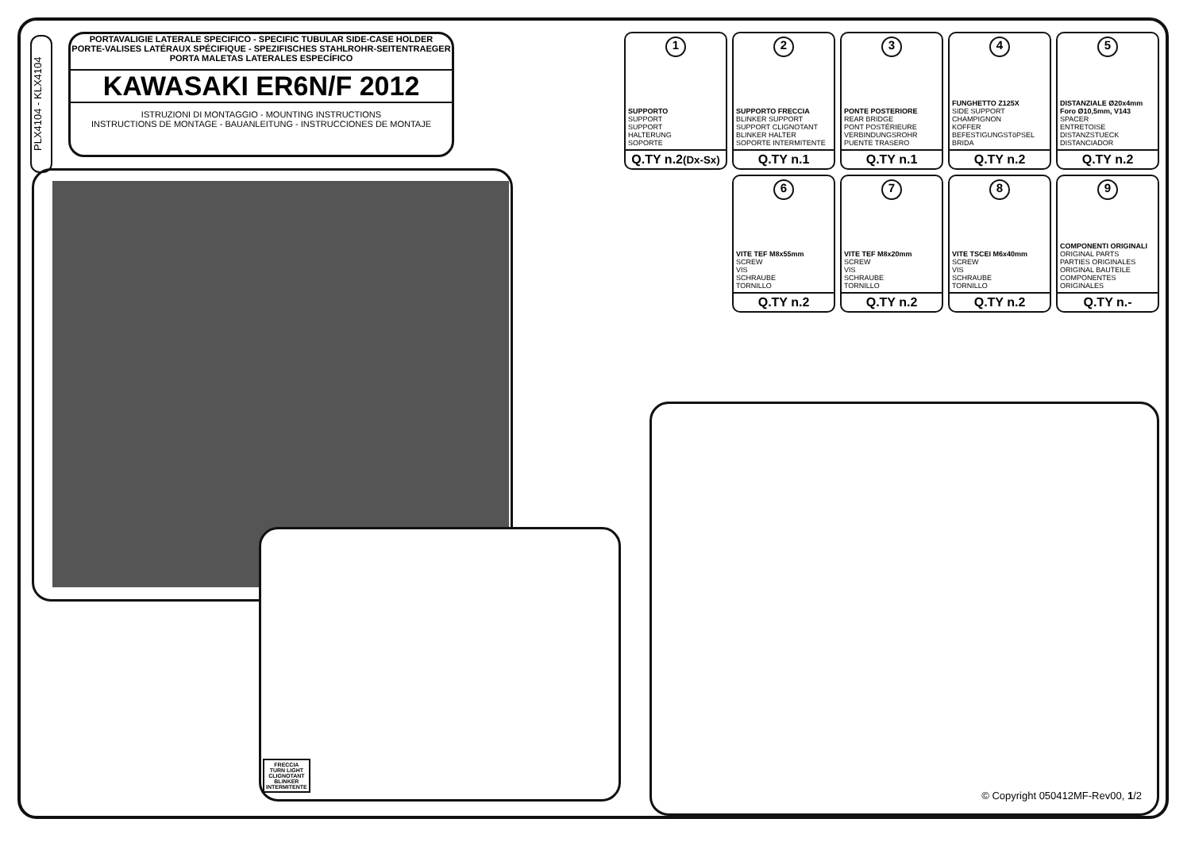PLX4104 - KLX4104
PORTAVALIGIE LATERALE SPECIFICO - SPECIFIC TUBULAR SIDE-CASE HOLDER
PORTE-VALISES LATÉRAUX SPÉCIFIQUE - SPEZIFISCHES STAHLROHR-SEITENTRAEGER
PORTA MALETAS LATERALES ESPECÍFICO
KAWASAKI ER6N/F 2012
ISTRUZIONI DI MONTAGGIO - MOUNTING INSTRUCTIONS
INSTRUCTIONS DE MONTAGE - BAUANLEITUNG - INSTRUCCIONES DE MONTAJE
1
SUPPORTO
SUPPORT
SUPPORT
HALTERUNG
SOPORTE
Q.TY n.2(Dx-Sx)
2
SUPPORTO FRECCIA
BLINKER SUPPORT
SUPPORT CLIGNOTANT
BLINKER HALTER
SOPORTE INTERMITENTE
Q.TY n.1
3
PONTE POSTERIORE
REAR BRIDGE
PONT POSTÉRIEURE
VERBINDUNGSROHR
PUENTE TRASERO
Q.TY n.1
4
FUNGHETTO Z125X
SIDE SUPPORT
CHAMPIGNON
KOFFER BEFESTIGUNGSTöPSEL
BRIDA
Q.TY n.2
5
DISTANZIALE Ø20x4mm Foro Ø10,5mm, V143
SPACER
ENTRETOISE
DISTANZSTUECK
DISTANCIADOR
Q.TY n.2
6
VITE TEF M8x55mm
SCREW
VIS
SCHRAUBE
TORNILLO
Q.TY n.2
7
VITE TEF M8x20mm
SCREW
VIS
SCHRAUBE
TORNILLO
Q.TY n.2
8
VITE TSCEI M6x40mm
SCREW
VIS
SCHRAUBE
TORNILLO
Q.TY n.2
9
COMPONENTI ORIGINALI
ORIGINAL PARTS
PARTIES ORIGINALES
ORIGINAL BAUTEILE
COMPONENTES ORIGINALES
Q.TY n.-
FRECCIA
TURN LIGHT
CLIGNOTANT
BLINKER
INTERMITENTE
© Copyright 050412MF-Rev00, 1/2